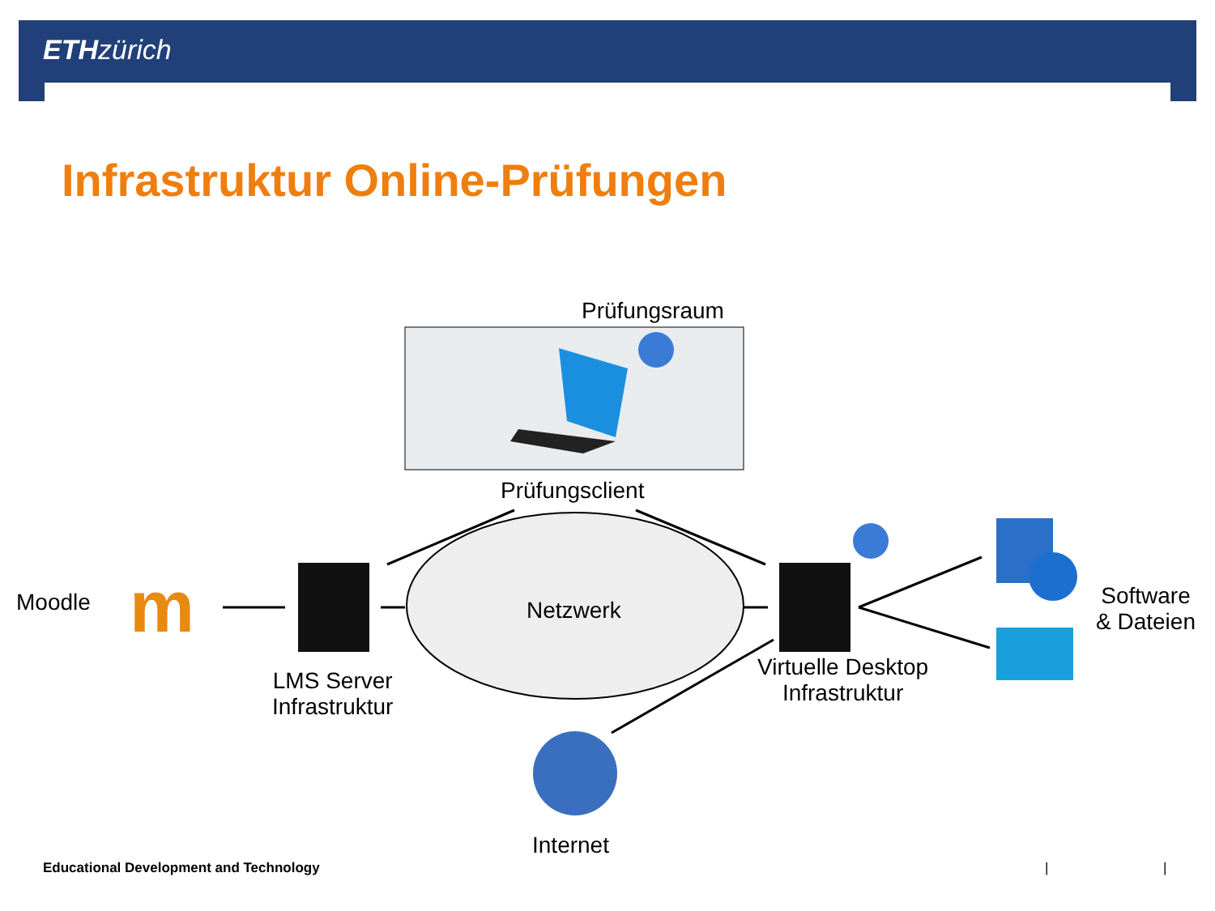ETH zürich
Infrastruktur Online-Prüfungen
m
Prüfungsraum
Prüfungsclient
Moodle Netzwerk
LMS Server
Infrastruktur
Virtuelle Desktop
Infrastruktur
Software
& Dateien
Internet
Educational Development and Technology
| |